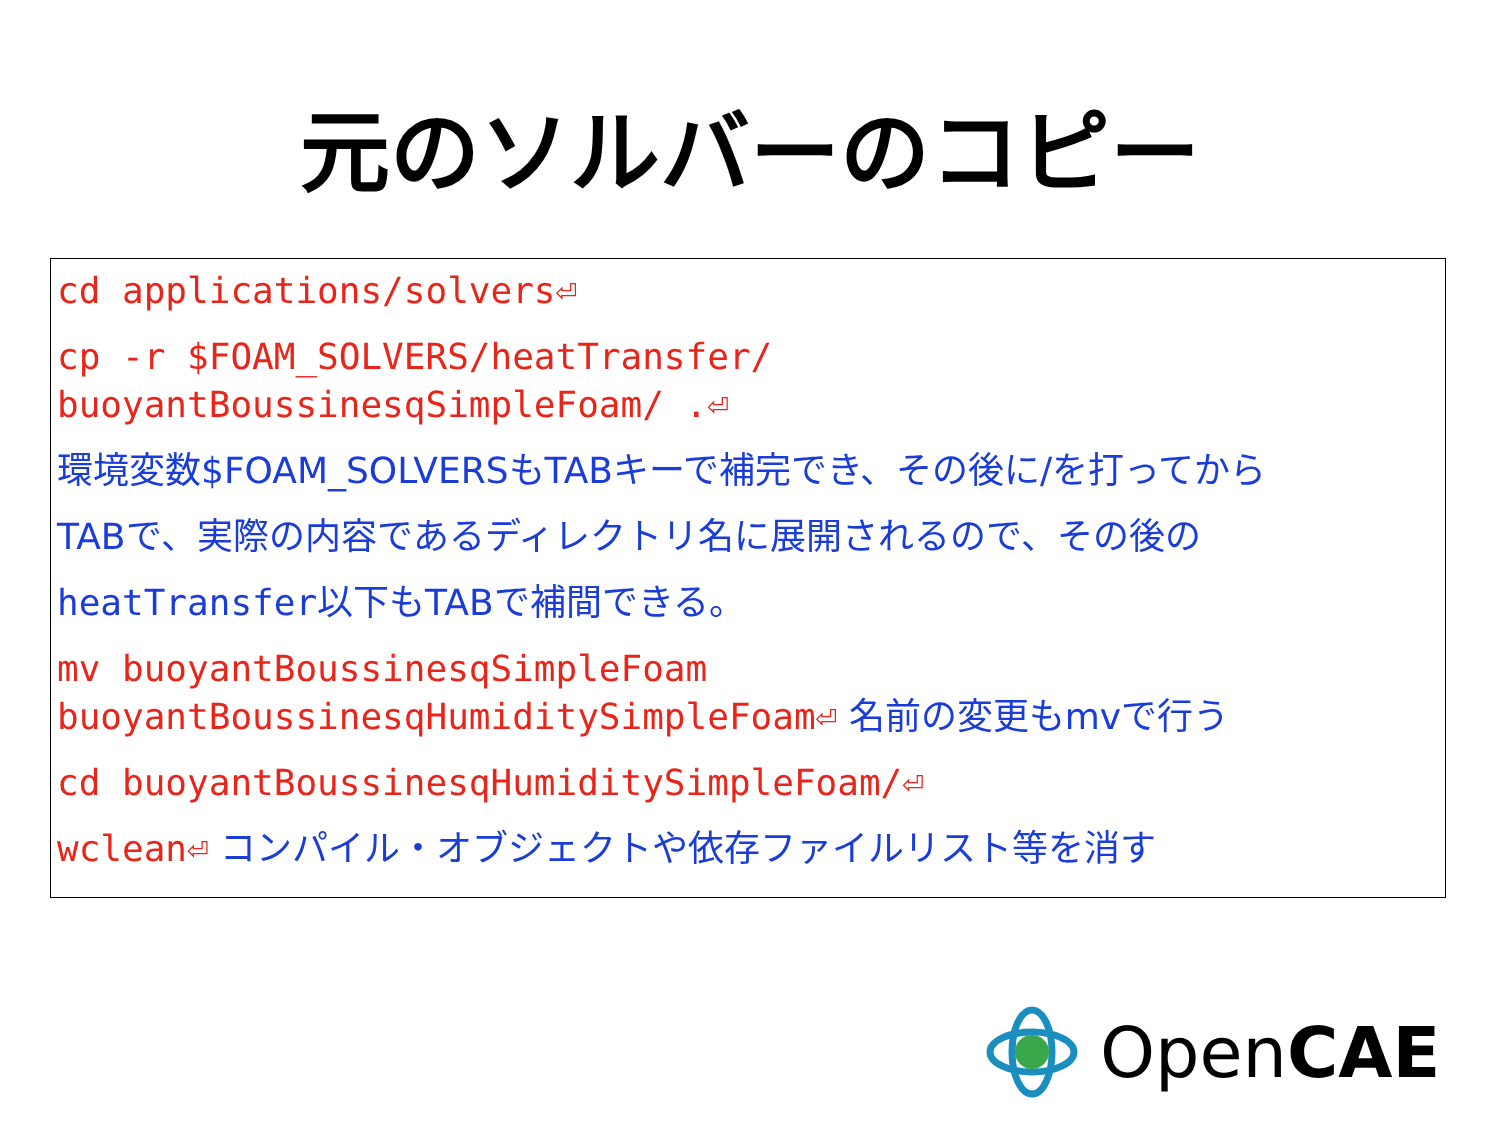元のソルバーのコピー
cd applications/solvers⏎
cp -r $FOAM_SOLVERS/heatTransfer/
buoyantBoussinesqSimpleFoam/ .⏎
環境変数$FOAM_SOLVERSもTABキーで補完でき、その後に/を打ってから
TABで、実際の内容であるディレクトリ名に展開されるので、その後の
heatTransfer以下もTABで補間できる。
mv buoyantBoussinesqSimpleFoam
buoyantBoussinesqHumiditySimpleFoam⏎ 名前の変更もmvで行う
cd buoyantBoussinesqHumiditySimpleFoam/⏎
wclean⏎ コンパイル・オブジェクトや依存ファイルリスト等を消す
OpenCAE